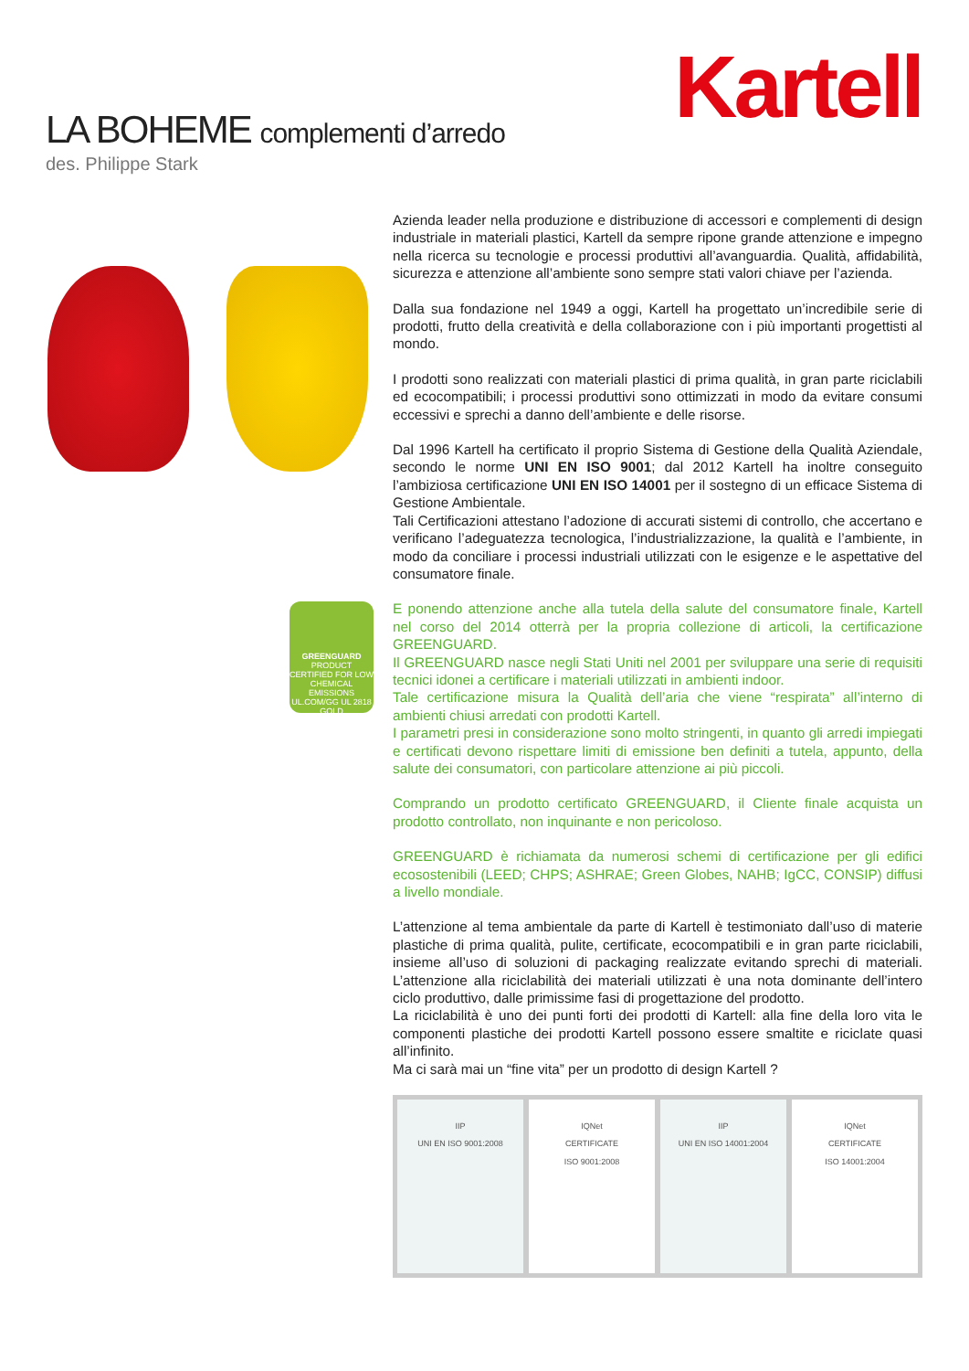Kartell
LA BOHEME complementi d’arredo
des. Philippe Stark
GREENGUARD
PRODUCT CERTIFIED FOR LOW CHEMICAL EMISSIONS UL.COM/GG UL 2818
GOLD
Azienda leader nella produzione e distribuzione di accessori e complementi di design industriale in materiali plastici, Kartell da sempre ripone grande attenzione e impegno nella ricerca su tecnologie e processi produttivi all’avanguardia. Qualità, affidabilità, sicurezza e attenzione all’ambiente sono sempre stati valori chiave per l’azienda.
Dalla sua fondazione nel 1949 a oggi, Kartell ha progettato un’incredibile serie di prodotti, frutto della creatività e della collaborazione con i più importanti progettisti al mondo.
I prodotti sono realizzati con materiali plastici di prima qualità, in gran parte riciclabili ed ecocompatibili; i processi produttivi sono ottimizzati in modo da evitare consumi eccessivi e sprechi a danno dell’ambiente e delle risorse.
Dal 1996 Kartell ha certificato il proprio Sistema di Gestione della Qualità Aziendale, secondo le norme UNI EN ISO 9001; dal 2012 Kartell ha inoltre conseguito l’ambiziosa certificazione UNI EN ISO 14001 per il sostegno di un efficace Sistema di Gestione Ambientale.
Tali Certificazioni attestano l’adozione di accurati sistemi di controllo, che accertano e verificano l’adeguatezza tecnologica, l’industrializzazione, la qualità e l’ambiente, in modo da conciliare i processi industriali utilizzati con le esigenze e le aspettative del consumatore finale.
E ponendo attenzione anche alla tutela della salute del consumatore finale, Kartell nel corso del 2014 otterrà per la propria collezione di articoli, la certificazione GREENGUARD.
Il GREENGUARD nasce negli Stati Uniti nel 2001 per sviluppare una serie di requisiti tecnici idonei a certificare i materiali utilizzati in ambienti indoor.
Tale certificazione misura la Qualità dell’aria che viene “respirata” all’interno di ambienti chiusi arredati con prodotti Kartell.
I parametri presi in considerazione sono molto stringenti, in quanto gli arredi impiegati e certificati devono rispettare limiti di emissione ben definiti a tutela, appunto, della salute dei consumatori, con particolare attenzione ai più piccoli.
Comprando un prodotto certificato GREENGUARD, il Cliente finale acquista un prodotto controllato, non inquinante e non pericoloso.
GREENGUARD è richiamata da numerosi schemi di certificazione per gli edifici ecosostenibili (LEED; CHPS; ASHRAE; Green Globes, NAHB; IgCC, CONSIP) diffusi a livello mondiale.
L’attenzione al tema ambientale da parte di Kartell è testimoniato dall’uso di materie plastiche di prima qualità, pulite, certificate, ecocompatibili e in gran parte riciclabili, insieme all’uso di soluzioni di packaging realizzate evitando sprechi di materiali. L’attenzione alla riciclabilità dei materiali utilizzati è una nota dominante dell’intero ciclo produttivo, dalle primissime fasi di progettazione del prodotto.
La riciclabilità è uno dei punti forti dei prodotti di Kartell: alla fine della loro vita le componenti plastiche dei prodotti Kartell possono essere smaltite e riciclate quasi all’infinito.
Ma ci sarà mai un “fine vita” per un prodotto di design Kartell ?
IIP
UNI EN ISO 9001:2008
IQNet
CERTIFICATE
ISO 9001:2008
IIP
UNI EN ISO 14001:2004
IQNet
CERTIFICATE
ISO 14001:2004